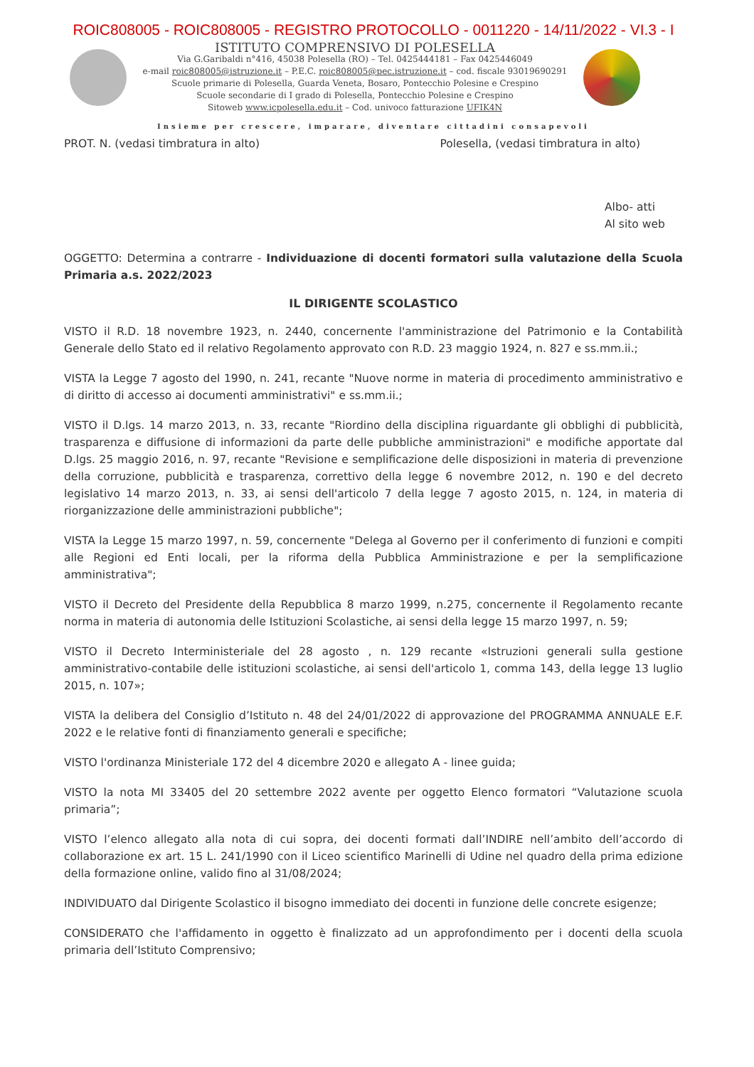ROIC808005 - ROIC808005 - REGISTRO PROTOCOLLO - 0011220 - 14/11/2022 - VI.3 - I
ISTITUTO COMPRENSIVO DI POLESELLA
Via G.Garibaldi n°416, 45038 Polesella (RO) – Tel. 0425444181 – Fax 0425446049
e-mail roic808005@istruzione.it – P.E.C. roic808005@pec.istruzione.it – cod. fiscale 93019690291
Scuole primarie di Polesella, Guarda Veneta, Bosaro, Pontecchio Polesine e Crespino
Scuole secondarie di I grado di Polesella, Pontecchio Polesine e Crespino
Sitoweb www.icpolesella.edu.it – Cod. univoco fatturazione UFIK4N
Insieme per crescere, imparare, diventare cittadini consapevoli
PROT. N. (vedasi timbratura in alto) Polesella, (vedasi timbratura in alto)
Albo- atti
Al sito web
OGGETTO: Determina a contrarre - Individuazione di docenti formatori sulla valutazione della Scuola Primaria a.s. 2022/2023
IL DIRIGENTE SCOLASTICO
VISTO il R.D. 18 novembre 1923, n. 2440, concernente l'amministrazione del Patrimonio e la Contabilità Generale dello Stato ed il relativo Regolamento approvato con R.D. 23 maggio 1924, n. 827 e ss.mm.ii.;
VISTA la Legge 7 agosto del 1990, n. 241, recante "Nuove norme in materia di procedimento amministrativo e di diritto di accesso ai documenti amministrativi" e ss.mm.ii.;
VISTO il D.lgs. 14 marzo 2013, n. 33, recante "Riordino della disciplina riguardante gli obblighi di pubblicità, trasparenza e diffusione di informazioni da parte delle pubbliche amministrazioni" e modifiche apportate dal D.lgs. 25 maggio 2016, n. 97, recante "Revisione e semplificazione delle disposizioni in materia di prevenzione della corruzione, pubblicità e trasparenza, correttivo della legge 6 novembre 2012, n. 190 e del decreto legislativo 14 marzo 2013, n. 33, ai sensi dell'articolo 7 della legge 7 agosto 2015, n. 124, in materia di riorganizzazione delle amministrazioni pubbliche";
VISTA la Legge 15 marzo 1997, n. 59, concernente "Delega al Governo per il conferimento di funzioni e compiti alle Regioni ed Enti locali, per la riforma della Pubblica Amministrazione e per la semplificazione amministrativa";
VISTO il Decreto del Presidente della Repubblica 8 marzo 1999, n.275, concernente il Regolamento recante norma in materia di autonomia delle Istituzioni Scolastiche, ai sensi della legge 15 marzo 1997, n. 59;
VISTO il Decreto Interministeriale del 28 agosto , n. 129 recante «Istruzioni generali sulla gestione amministrativo-contabile delle istituzioni scolastiche, ai sensi dell'articolo 1, comma 143, della legge 13 luglio 2015, n. 107»;
VISTA la delibera del Consiglio d’Istituto n. 48 del 24/01/2022 di approvazione del PROGRAMMA ANNUALE E.F. 2022 e le relative fonti di finanziamento generali e specifiche;
VISTO l'ordinanza Ministeriale 172 del 4 dicembre 2020 e allegato A - linee guida;
VISTO la nota MI 33405 del 20 settembre 2022 avente per oggetto Elenco formatori “Valutazione scuola primaria”;
VISTO l’elenco allegato alla nota di cui sopra, dei docenti formati dall’INDIRE nell’ambito dell’accordo di collaborazione ex art. 15 L. 241/1990 con il Liceo scientifico Marinelli di Udine nel quadro della prima edizione della formazione online, valido fino al 31/08/2024;
INDIVIDUATO dal Dirigente Scolastico il bisogno immediato dei docenti in funzione delle concrete esigenze;
CONSIDERATO che l'affidamento in oggetto è finalizzato ad un approfondimento per i docenti della scuola primaria dell’Istituto Comprensivo;